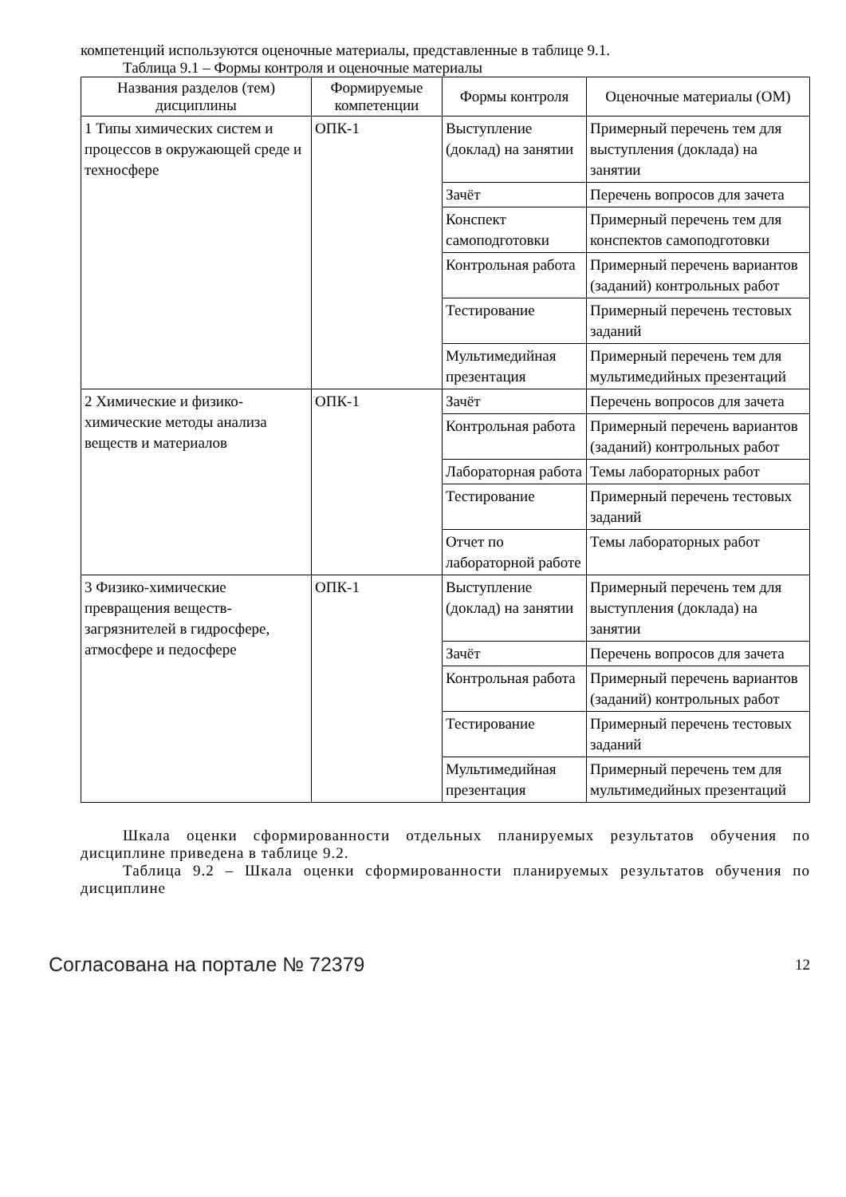компетенций используются оценочные материалы, представленные в таблице 9.1.
Таблица 9.1 – Формы контроля и оценочные материалы
| Названия разделов (тем) дисциплины | Формируемые компетенции | Формы контроля | Оценочные материалы (ОМ) |
| --- | --- | --- | --- |
| 1 Типы химических систем и процессов в окружающей среде и техносфере | ОПК-1 | Выступление (доклад) на занятии | Примерный перечень тем для выступления (доклада) на занятии |
| | | Зачёт | Перечень вопросов для зачета |
| | | Конспект самоподготовки | Примерный перечень тем для конспектов самоподготовки |
| | | Контрольная работа | Примерный перечень вариантов (заданий) контрольных работ |
| | | Тестирование | Примерный перечень тестовых заданий |
| | | Мультимедийная презентация | Примерный перечень тем для мультимедийных презентаций |
| 2 Химические и физико-химические методы анализа веществ и материалов | ОПК-1 | Зачёт | Перечень вопросов для зачета |
| | | Контрольная работа | Примерный перечень вариантов (заданий) контрольных работ |
| | | Лабораторная работа | Темы лабораторных работ |
| | | Тестирование | Примерный перечень тестовых заданий |
| | | Отчет по лабораторной работе | Темы лабораторных работ |
| 3 Физико-химические превращения веществ-загрязнителей в гидросфере, атмосфере и педосфере | ОПК-1 | Выступление (доклад) на занятии | Примерный перечень тем для выступления (доклада) на занятии |
| | | Зачёт | Перечень вопросов для зачета |
| | | Контрольная работа | Примерный перечень вариантов (заданий) контрольных работ |
| | | Тестирование | Примерный перечень тестовых заданий |
| | | Мультимедийная презентация | Примерный перечень тем для мультимедийных презентаций |
Шкала оценки сформированности отдельных планируемых результатов обучения по дисциплине приведена в таблице 9.2.
Таблица 9.2 – Шкала оценки сформированности планируемых результатов обучения по дисциплине
Согласована на портале № 72379 12